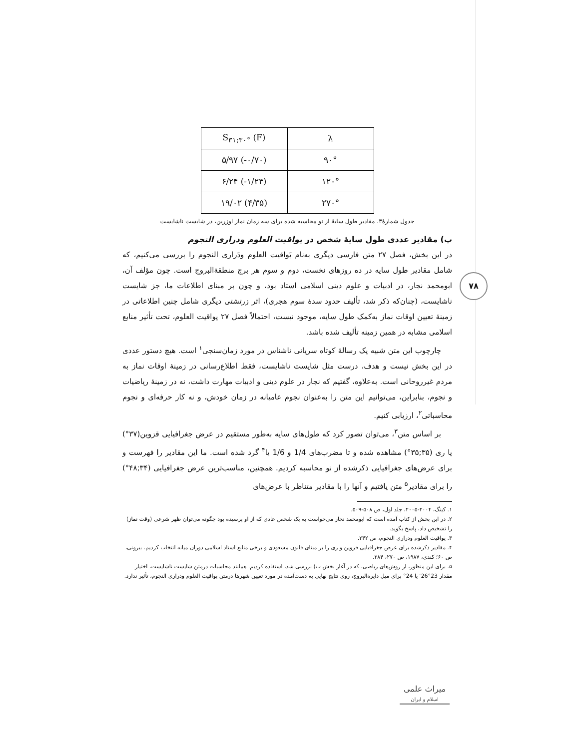۷۸
| S<sub>۳۱;۳۰°</sub> (F) | λ |
| --- | --- |
| ۵/۹۷ (-۰/۷۰) | ۹۰° |
| ۶/۲۴ (-۱/۲۴) | ۱۲۰° |
| ۱۹/۰۲ (۴/۳۵) | ۲۷۰° |
جدول شمارهٔ۳. مقادیر طول سایهٔ از نو محاسبه شده برای سه زمان نماز اوزرین، در شایست ناشایست
پ) مقادیر عددی طول سایهٔ شخص در یواقیت العلوم ودراری النجوم
در این بخش، فصل ۲۷ متن فارسی دیگری به‌نام یَواقیت العلوم ودَراری النجوم را بررسی می‌کنیم، که شامل مقادیر طول سایه در ده روزهای نخست، دوم و سوم هر برج منطقةالبروج است. چون مؤلف آن، ابومحمد نجار، در ادبیات و علوم دینی اسلامی استاد بود، و چون بر مبنای اطلاعات ما، جز شایست ناشایست، (چنان‌که ذکر شد، تألیف حدود سدهٔ سوم هجری)، اثر زرتشتی دیگری شامل چنین اطلاعاتی در زمینهٔ تعیین اوقات نماز به‌کمک طول سایه، موجود نیست، احتمالاً فصل ۲۷ یواقیت العلوم، تحت تأثیر منابع اسلامی مشابه در همین زمینه تألیف شده باشد.
چارچوب این متن شبیه یک رسالهٔ کوتاه سریانی ناشناس در مورد زمان‌سنجی<sup>۱</sup> است. هیچ دستور عددی در این بخش نیست و هدف، درست مثل شایست ناشایست، فقط اطلاع‌رسانی در زمینهٔ اوقات نماز به مردم غیرروحانی است. به‌علاوه، گفتیم که نجار در علوم دینی و ادبیات مهارت داشت، نه در زمینهٔ ریاضیات و نجوم، بنابراین، می‌توانیم این متن را به‌عنوان نجوم عامیانه در زمان خودش، و نه کار حرفه‌ای و نجوم محاسباتی<sup>۲</sup>، ارزیابی کنیم.
بر اساس متن<sup>۳</sup>، می‌توان تصور کرد که طول‌های سایه به‌طور مستقیم در عرض جغرافیایی قزوین(۳۷°) یا ری (۳۵;۳۵°) مشاهده شده و تا مضرب‌های 1/4 و 1/6 یا<sup>۴</sup> گرد شده است. ما این مقادیر را فهرست و برای عرض‌های جغرافیایی ذکرشده از نو محاسبه کردیم. همچنین، مناسب‌ترین عرض جغرافیایی (۳۴;۴۸°) را برای مقادیر<sup>۵</sup> متن یافتیم و آنها را با مقادیر متناظر با عرض‌های
۱. کینگ، ۲۰۰۴-۲۰۰۵، جلد اول، ص ۵۰۸-۵۰۹.
۲. در این بخش از کتاب آمده است که ابومحمد نجار می‌خواست به یک شخص عادی که از او پرسیده بود چگونه می‌توان ظهر شرعی (وقت نماز) را تشخیص داد، پاسخ بگوید.
۳. یواقیت العلوم ودراری النجوم، ص ۲۴۲.
۴. مقادیر ذکرشده برای عرض جغرافیایی قزوین و ری را بر مبنای قانون مسعودی و برخی منابع اسناد اسلامی دوران میانه انتخاب کردیم. بیرونی، ص ۶۰؛ کندی، ۱۹۸۷، ص ۲۷۰، ۲۸۴.
۵. برای این منظور، از روش‌های ریاضی، که در آغاز بخش ب) بررسی شد، استفاده کردیم. همانند محاسبات درمتن شایست ناشایست، اختیار مقدار 23°26′ یا 24° برای میل دایرةالبروج، روی نتایج نهایی به دست‌آمده در مورد تعیین شهرها درمتن یواقیت العلوم ودراری النجوم، تأثیر ندارد.
میراث علمی
اسلام و ایران